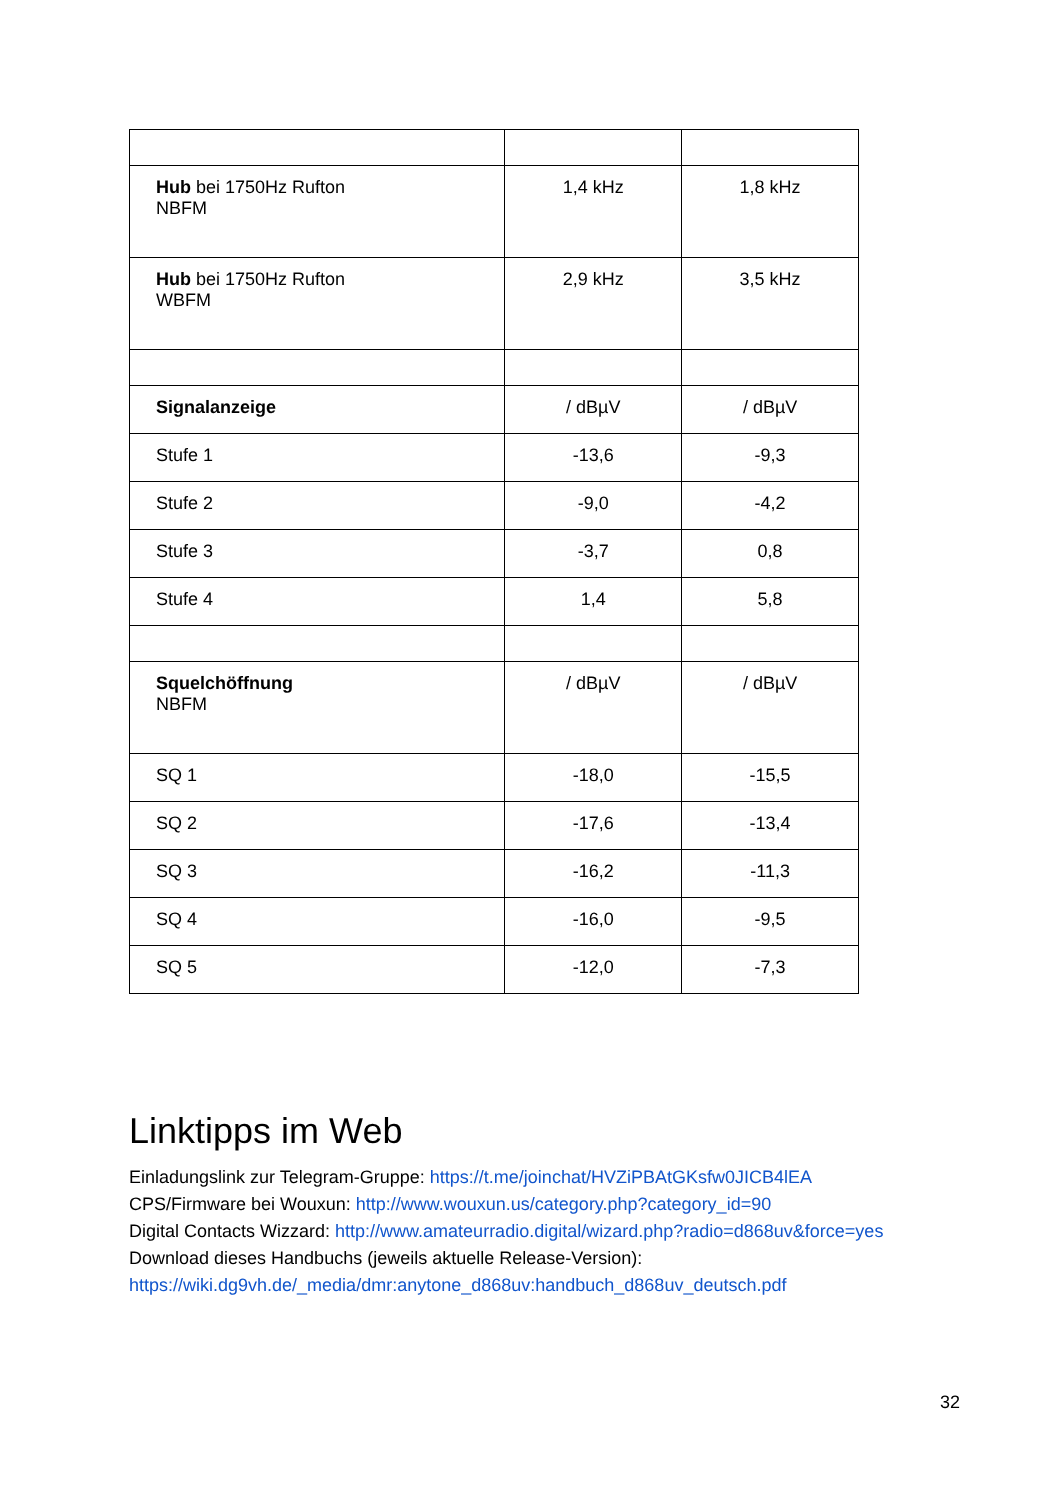| Hub bei 1750Hz Rufton NBFM | 1,4 kHz | 1,8 kHz |
| Hub bei 1750Hz Rufton WBFM | 2,9 kHz | 3,5 kHz |
| Signalanzeige | / dBµV | / dBµV |
| Stufe 1 | -13,6 | -9,3 |
| Stufe 2 | -9,0 | -4,2 |
| Stufe 3 | -3,7 | 0,8 |
| Stufe 4 | 1,4 | 5,8 |
| Squelchöffnung NBFM | / dBµV | / dBµV |
| SQ 1 | -18,0 | -15,5 |
| SQ 2 | -17,6 | -13,4 |
| SQ 3 | -16,2 | -11,3 |
| SQ 4 | -16,0 | -9,5 |
| SQ 5 | -12,0 | -7,3 |
Linktipps im Web
Einladungslink zur Telegram-Gruppe: https://t.me/joinchat/HVZiPBAtGKsfw0JICB4lEA
CPS/Firmware bei Wouxun: http://www.wouxun.us/category.php?category_id=90
Digital Contacts Wizzard: http://www.amateurradio.digital/wizard.php?radio=d868uv&force=yes
Download dieses Handbuchs (jeweils aktuelle Release-Version):
https://wiki.dg9vh.de/_media/dmr:anytone_d868uv:handbuch_d868uv_deutsch.pdf
32